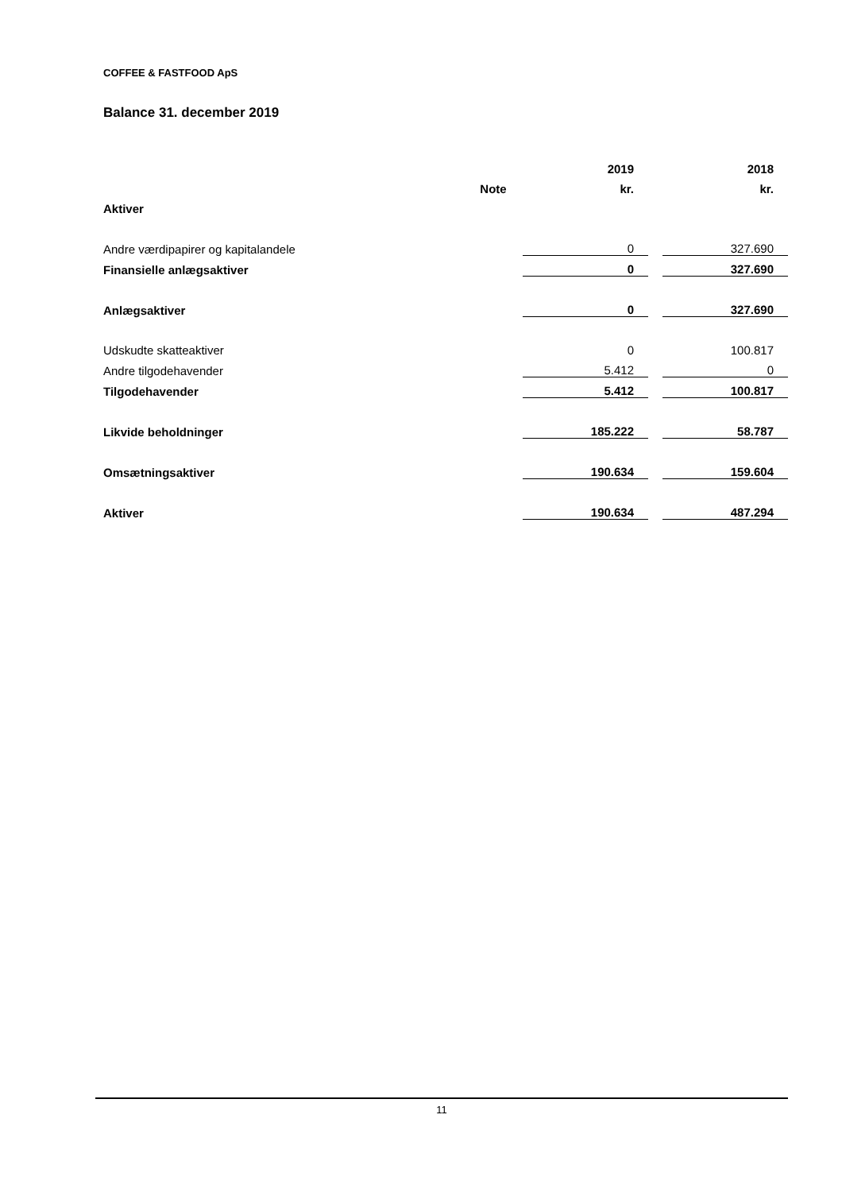COFFEE & FASTFOOD ApS
Balance 31. december 2019
| | | 2019 | | 2018 |
| | Note | kr. | | kr. |
| Aktiver | | | | |
| Andre værdipapirer og kapitalandele | | 0 | | 327.690 |
| Finansielle anlægsaktiver | | 0 | | 327.690 |
| Anlægsaktiver | | 0 | | 327.690 |
| Udskudte skatteaktiver | | 0 | | 100.817 |
| Andre tilgodehavender | | 5.412 | | 0 |
| Tilgodehavender | | 5.412 | | 100.817 |
| Likvide beholdninger | | 185.222 | | 58.787 |
| Omsætningsaktiver | | 190.634 | | 159.604 |
| Aktiver | | 190.634 | | 487.294 |
11